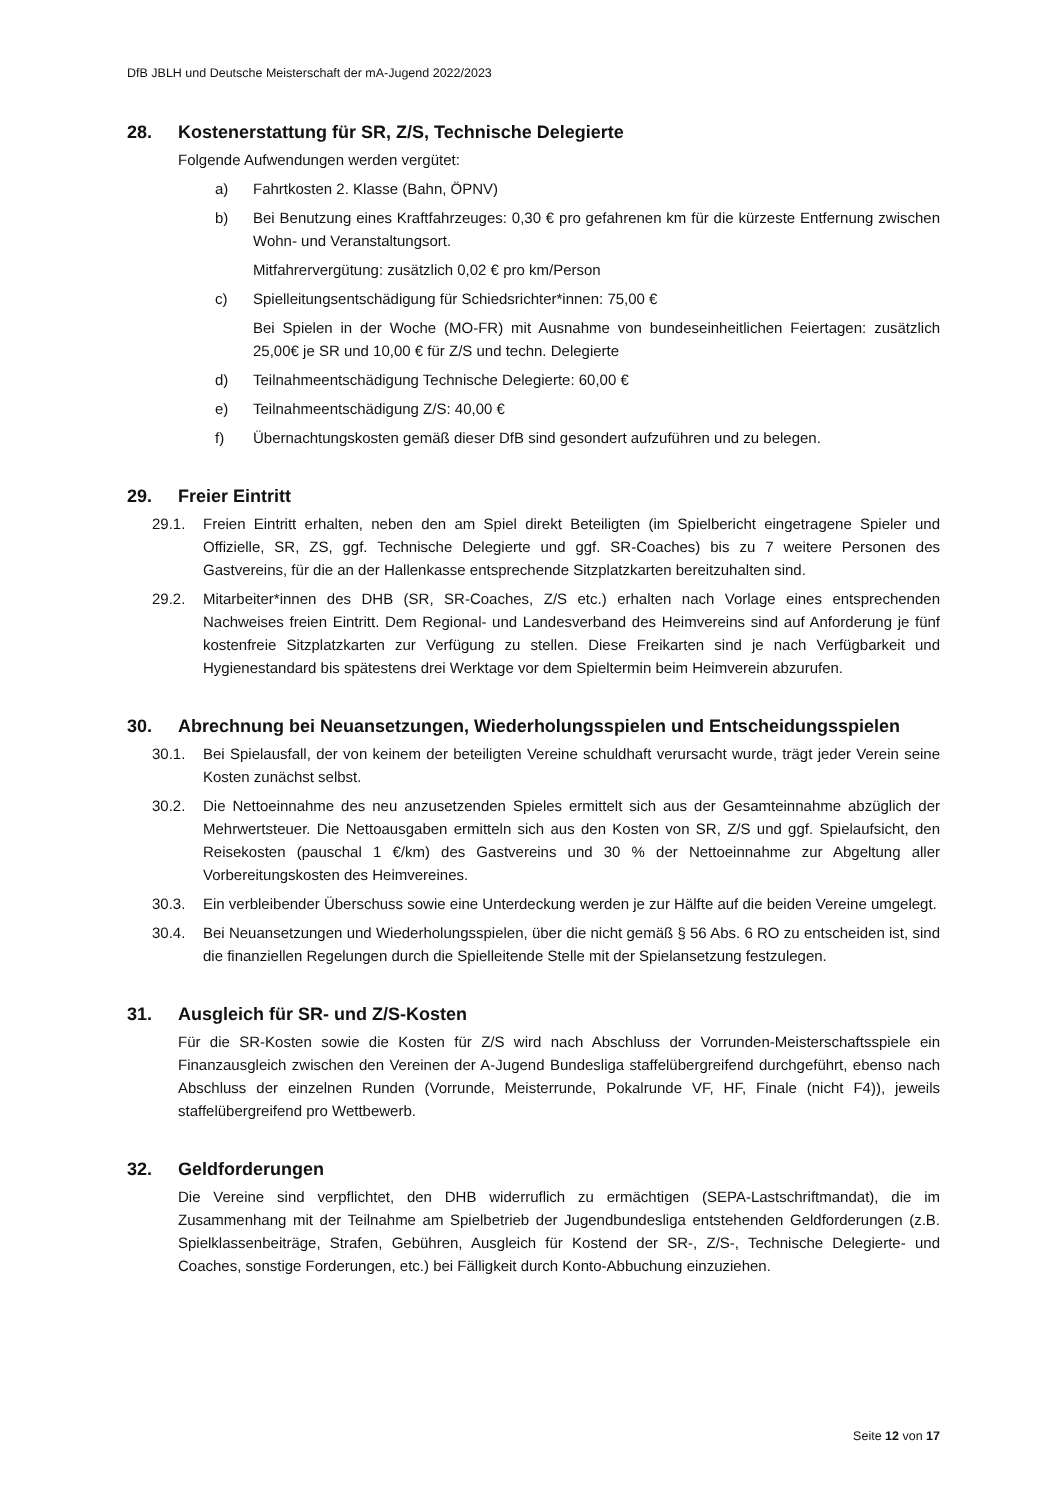DfB JBLH und Deutsche Meisterschaft der mA-Jugend 2022/2023
28. Kostenerstattung für SR, Z/S, Technische Delegierte
Folgende Aufwendungen werden vergütet:
a) Fahrtkosten 2. Klasse (Bahn, ÖPNV)
b) Bei Benutzung eines Kraftfahrzeuges: 0,30 € pro gefahrenen km für die kürzeste Entfernung zwischen Wohn- und Veranstaltungsort.
Mitfahrervergütung: zusätzlich 0,02 € pro km/Person
c) Spielleitungsentschädigung für Schiedsrichter*innen: 75,00 €
Bei Spielen in der Woche (MO-FR) mit Ausnahme von bundeseinheitlichen Feiertagen: zusätzlich 25,00€ je SR und 10,00 € für Z/S und techn. Delegierte
d) Teilnahmeentschädigung Technische Delegierte: 60,00 €
e) Teilnahmeentschädigung Z/S: 40,00 €
f) Übernachtungskosten gemäß dieser DfB sind gesondert aufzuführen und zu belegen.
29. Freier Eintritt
29.1. Freien Eintritt erhalten, neben den am Spiel direkt Beteiligten (im Spielbericht eingetragene Spieler und Offizielle, SR, ZS, ggf. Technische Delegierte und ggf. SR-Coaches) bis zu 7 weitere Personen des Gastvereins, für die an der Hallenkasse entsprechende Sitzplatzkarten bereitzuhalten sind.
29.2. Mitarbeiter*innen des DHB (SR, SR-Coaches, Z/S etc.) erhalten nach Vorlage eines entsprechenden Nachweises freien Eintritt. Dem Regional- und Landesverband des Heimvereins sind auf Anforderung je fünf kostenfreie Sitzplatzkarten zur Verfügung zu stellen. Diese Freikarten sind je nach Verfügbarkeit und Hygienestandard bis spätestens drei Werktage vor dem Spieltermin beim Heimverein abzurufen.
30. Abrechnung bei Neuansetzungen, Wiederholungsspielen und Entscheidungsspielen
30.1. Bei Spielausfall, der von keinem der beteiligten Vereine schuldhaft verursacht wurde, trägt jeder Verein seine Kosten zunächst selbst.
30.2. Die Nettoeinnahme des neu anzusetzenden Spieles ermittelt sich aus der Gesamteinnahme abzüglich der Mehrwertsteuer. Die Nettoausgaben ermitteln sich aus den Kosten von SR, Z/S und ggf. Spielaufsicht, den Reisekosten (pauschal 1 €/km) des Gastvereins und 30 % der Nettoeinnahme zur Abgeltung aller Vorbereitungskosten des Heimvereines.
30.3. Ein verbleibender Überschuss sowie eine Unterdeckung werden je zur Hälfte auf die beiden Vereine umgelegt.
30.4. Bei Neuansetzungen und Wiederholungsspielen, über die nicht gemäß § 56 Abs. 6 RO zu entscheiden ist, sind die finanziellen Regelungen durch die Spielleitende Stelle mit der Spielansetzung festzulegen.
31. Ausgleich für SR- und Z/S-Kosten
Für die SR-Kosten sowie die Kosten für Z/S wird nach Abschluss der Vorrunden-Meisterschaftsspiele ein Finanzausgleich zwischen den Vereinen der A-Jugend Bundesliga staffelübergreifend durchgeführt, ebenso nach Abschluss der einzelnen Runden (Vorrunde, Meisterrunde, Pokalrunde VF, HF, Finale (nicht F4)), jeweils staffelübergreifend pro Wettbewerb.
32. Geldforderungen
Die Vereine sind verpflichtet, den DHB widerruflich zu ermächtigen (SEPA-Lastschriftmandat), die im Zusammenhang mit der Teilnahme am Spielbetrieb der Jugendbundesliga entstehenden Geldforderungen (z.B. Spielklassenbeiträge, Strafen, Gebühren, Ausgleich für Kostend der SR-, Z/S-, Technische Delegierte- und Coaches, sonstige Forderungen, etc.) bei Fälligkeit durch Konto-Abbuchung einzuziehen.
Seite 12 von 17